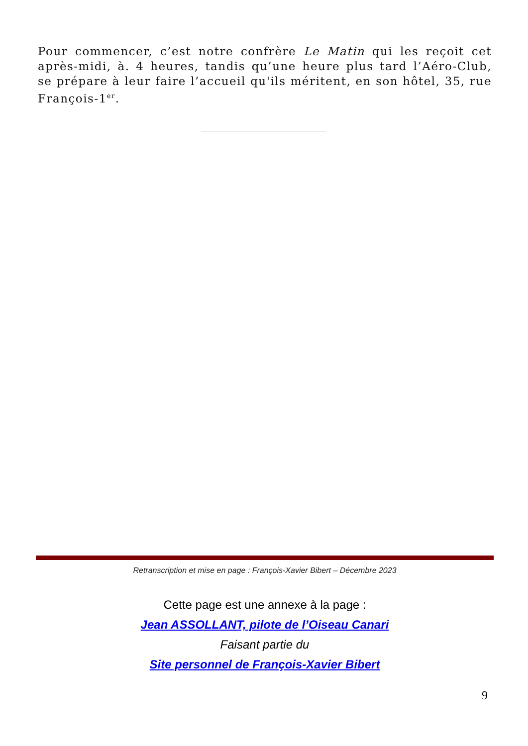Pour commencer, c’est notre confrère Le Matin qui les reçoit cet après-midi, à. 4 heures, tandis qu’une heure plus tard l’Aéro-Club, se prépare à leur faire l’accueil qu'ils méritent, en son hôtel, 35, rue François-1<sup>er</sup>.
Retranscription et mise en page : François-Xavier Bibert – Décembre 2023
Cette page est une annexe à la page :
Jean ASSOLLANT, pilote de l’Oiseau Canari
Faisant partie du
Site personnel de François-Xavier Bibert
9